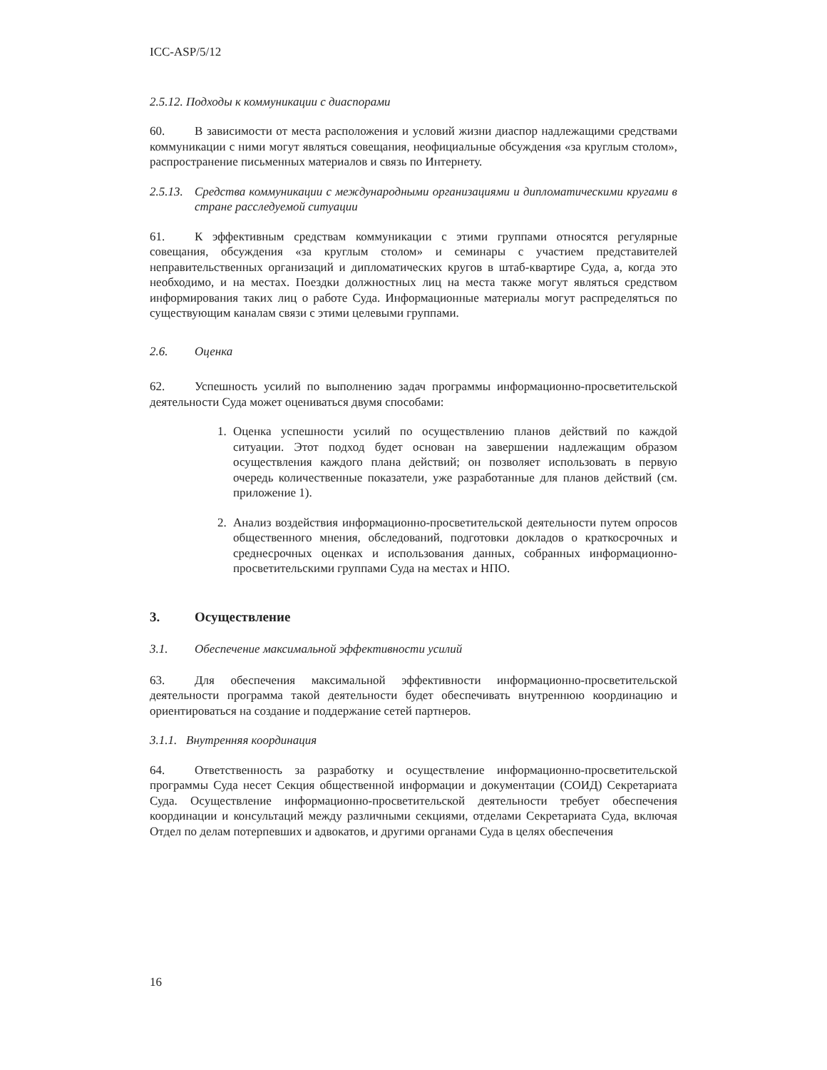ICC-ASP/5/12
2.5.12. Подходы к коммуникации с диаспорами
60. В зависимости от места расположения и условий жизни диаспор надлежащими средствами коммуникации с ними могут являться совещания, неофициальные обсуждения «за круглым столом», распространение письменных материалов и связь по Интернету.
2.5.13. Средства коммуникации с международными организациями и дипломатическими кругами в стране расследуемой ситуации
61. К эффективным средствам коммуникации с этими группами относятся регулярные совещания, обсуждения «за круглым столом» и семинары с участием представителей неправительственных организаций и дипломатических кругов в штаб-квартире Суда, а, когда это необходимо, и на местах. Поездки должностных лиц на места также могут являться средством информирования таких лиц о работе Суда. Информационные материалы могут распределяться по существующим каналам связи с этими целевыми группами.
2.6. Оценка
62. Успешность усилий по выполнению задач программы информационно-просветительской деятельности Суда может оцениваться двумя способами:
1. Оценка успешности усилий по осуществлению планов действий по каждой ситуации. Этот подход будет основан на завершении надлежащим образом осуществления каждого плана действий; он позволяет использовать в первую очередь количественные показатели, уже разработанные для планов действий (см. приложение 1).
2. Анализ воздействия информационно-просветительской деятельности путем опросов общественного мнения, обследований, подготовки докладов о краткосрочных и среднесрочных оценках и использования данных, собранных информационно-просветительскими группами Суда на местах и НПО.
3. Осуществление
3.1. Обеспечение максимальной эффективности усилий
63. Для обеспечения максимальной эффективности информационно-просветительской деятельности программа такой деятельности будет обеспечивать внутреннюю координацию и ориентироваться на создание и поддержание сетей партнеров.
3.1.1. Внутренняя координация
64. Ответственность за разработку и осуществление информационно-просветительской программы Суда несет Секция общественной информации и документации (СОИД) Секретариата Суда. Осуществление информационно-просветительской деятельности требует обеспечения координации и консультаций между различными секциями, отделами Секретариата Суда, включая Отдел по делам потерпевших и адвокатов, и другими органами Суда в целях обеспечения
16